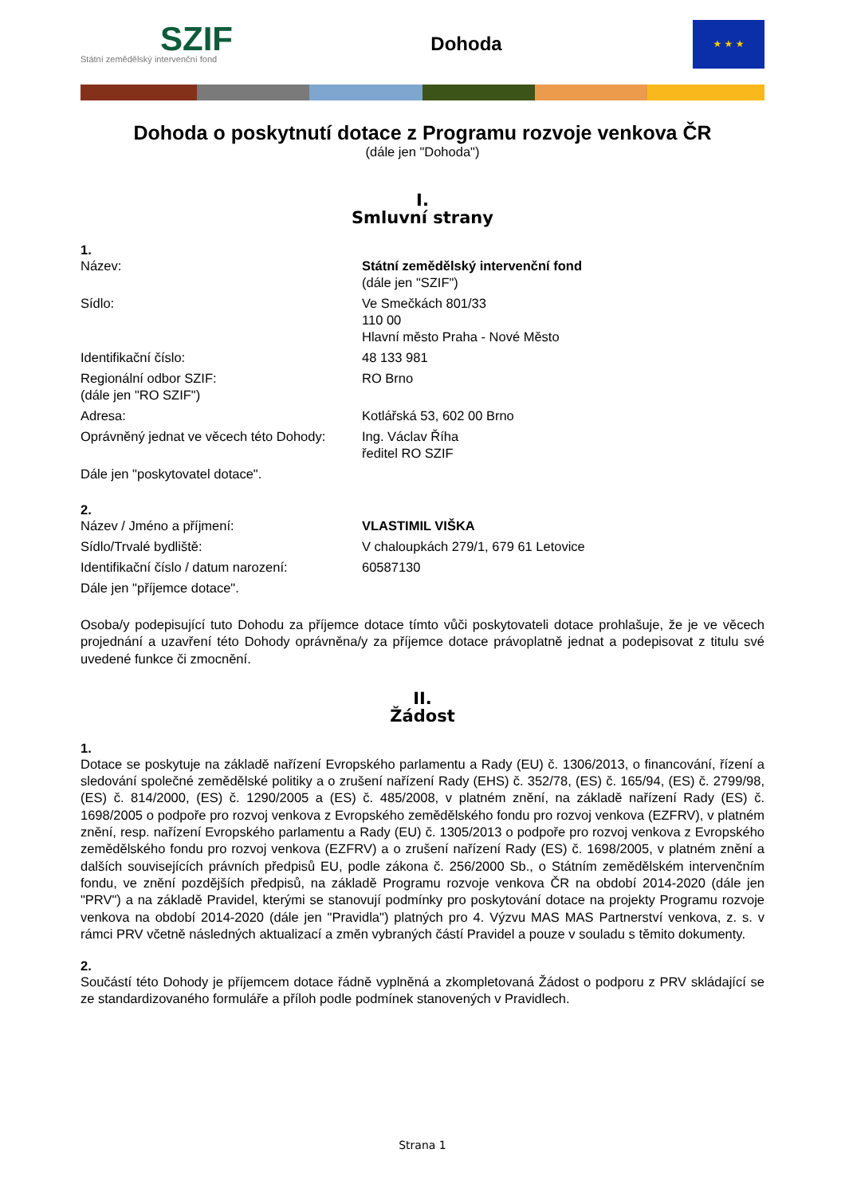SZIF
Státní zemědělský intervenční fond
Dohoda
★ ★ ★
Dohoda o poskytnutí dotace z Programu rozvoje venkova ČR
(dále jen "Dohoda")
I.
Smluvní strany
1.
Název: Státní zemědělský intervenční fond
(dále jen "SZIF")
Sídlo: Ve Smečkách 801/33
110 00
Hlavní město Praha - Nové Město
Identifikační číslo: 48 133 981
Regionální odbor SZIF:
(dále jen "RO SZIF")
RO Brno
Adresa: Kotlářská 53, 602 00 Brno
Oprávněný jednat ve věcech této Dohody:
Ing. Václav Říha
ředitel RO SZIF
Dále jen "poskytovatel dotace".
2.
Název / Jméno a příjmení: VLASTIMIL VIŠKA
Sídlo/Trvalé bydliště: V chaloupkách 279/1, 679 61 Letovice
Identifikační číslo / datum narození:
60587130
Dále jen "příjemce dotace".
Osoba/y podepisující tuto Dohodu za příjemce dotace tímto vůči poskytovateli dotace prohlašuje, že je ve věcech projednání a uzavření této Dohody oprávněna/y za příjemce dotace právoplatně jednat a podepisovat z titulu své uvedené funkce či zmocnění.
II.
Žádost
1.
Dotace se poskytuje na základě nařízení Evropského parlamentu a Rady (EU) č. 1306/2013, o financování, řízení a sledování společné zemědělské politiky a o zrušení nařízení Rady (EHS) č. 352/78, (ES) č. 165/94, (ES) č. 2799/98, (ES) č. 814/2000, (ES) č. 1290/2005 a (ES) č. 485/2008, v platném znění, na základě nařízení Rady (ES) č. 1698/2005 o podpoře pro rozvoj venkova z Evropského zemědělského fondu pro rozvoj venkova (EZFRV), v platném znění, resp. nařízení Evropského parlamentu a Rady (EU) č. 1305/2013 o podpoře pro rozvoj venkova z Evropského zemědělského fondu pro rozvoj venkova (EZFRV) a o zrušení nařízení Rady (ES) č. 1698/2005, v platném znění a dalších souvisejících právních předpisů EU, podle zákona č. 256/2000 Sb., o Státním zemědělském intervenčním fondu, ve znění pozdějších předpisů, na základě Programu rozvoje venkova ČR na období 2014-2020 (dále jen "PRV") a na základě Pravidel, kterými se stanovují podmínky pro poskytování dotace na projekty Programu rozvoje venkova na období 2014-2020 (dále jen "Pravidla") platných pro 4. Výzvu MAS MAS Partnerství venkova, z. s. v rámci PRV včetně následných aktualizací a změn vybraných částí Pravidel a pouze v souladu s těmito dokumenty.
2.
Součástí této Dohody je příjemcem dotace řádně vyplněná a zkompletovaná Žádost o podporu z PRV skládající se ze standardizovaného formuláře a příloh podle podmínek stanovených v Pravidlech.
Strana 1